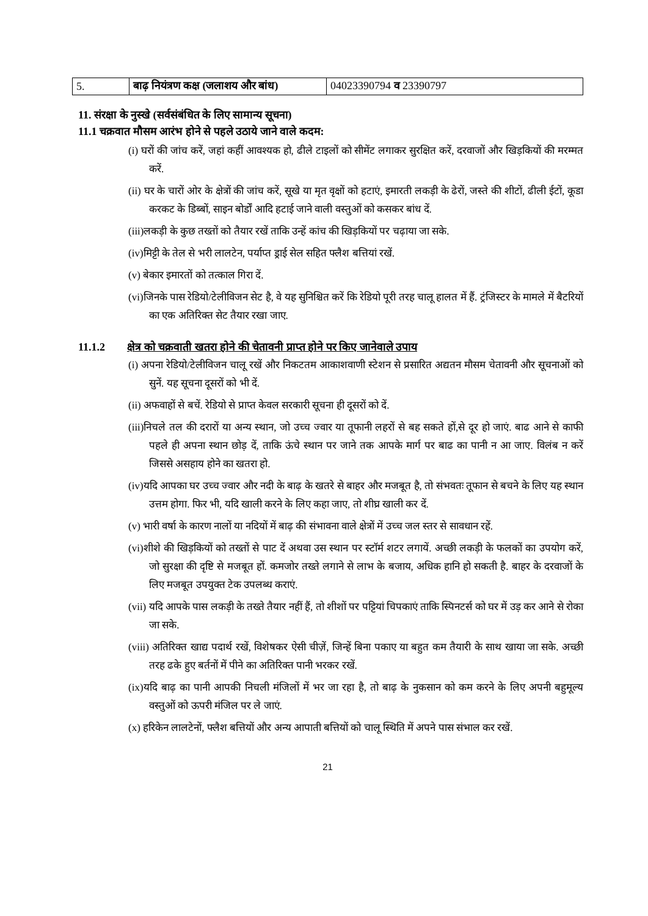| 5. | बाढ़ नियंत्रण कक्ष (जलाशय और बांध) | 04023390794 व 23390797 |
11. संरक्षा के नुस्खे (सर्वसंबंधित के लिए सामान्य सूचना)
11.1 चक्रवात मौसम आरंभ होने से पहले उठाये जाने वाले कदम:
(i) घरों की जांच करें, जहां कहीं आवश्यक हो, ढीले टाइलों को सीमेंट लगाकर सुरक्षित करें, दरवाजों और खिड़कियों की मरम्मत करें.
(ii) घर के चारों ओर के क्षेत्रों की जांच करें, सूखे या मृत वृक्षों को हटाएं, इमारती लकड़ी के ढेरों, जस्ते की शीटों, ढीली ईटों, कूडा करकट के डिब्बों, साइन बोर्डों आदि हटाई जाने वाली वस्तुओं को कसकर बांध दें.
(iii)लकड़ी के कुछ तख्तों को तैयार रखें ताकि उन्हें कांच की खिड़कियों पर चढ़ाया जा सके.
(iv)मिट्टी के तेल से भरी लालटेन, पर्याप्त ड्राई सेल सहित फ्लैश बत्तियां रखें.
(v) बेकार इमारतों को तत्काल गिरा दें.
(vi)जिनके पास रेडियो/टेलीविजन सेट है, वे यह सुनिश्चित करें कि रेडियो पूरी तरह चालू हालत में हैं. ट्रंजिस्टर के मामले में बैटरियों का एक अतिरिक्त सेट तैयार रखा जाए.
11.1.2 क्षेत्र को चक्रवाती खतरा होने की चेतावनी प्राप्त होने पर किए जानेवाले उपाय
(i) अपना रेडियो/टेलीविजन चालू रखें और निकटतम आकाशवाणी स्टेशन से प्रसारित अद्यतन मौसम चेतावनी और सूचनाओं को सुनें. यह सूचना दूसरों को भी दें.
(ii) अफवाहों से बचें. रेडियो से प्राप्त केवल सरकारी सूचना ही दूसरों को दें.
(iii)निचले तल की दरारों या अन्य स्थान, जो उच्च ज्वार या तूफानी लहरों से बह सकते हों,से दूर हो जाएं. बाढ आने से काफी पहले ही अपना स्थान छोड़ दें, ताकि ऊंचे स्थान पर जाने तक आपके मार्ग पर बाढ का पानी न आ जाए. विलंब न करें जिससे असहाय होने का खतरा हो.
(iv)यदि आपका घर उच्च ज्वार और नदी के बाढ़ के खतरे से बाहर और मजबूत है, तो संभवतः तूफान से बचने के लिए यह स्थान उत्तम होगा. फिर भी, यदि खाली करने के लिए कहा जाए, तो शीघ्र खाली कर दें.
(v) भारी वर्षा के कारण नालों या नदियों में बाढ़ की संभावना वाले क्षेत्रों में उच्च जल स्तर से सावधान रहें.
(vi)शीशे की खिड़कियों को तख्तों से पाट दें अथवा उस स्थान पर स्टॉर्म शटर लगायें. अच्छी लकड़ी के फलकों का उपयोग करें, जो सुरक्षा की दृष्टि से मजबूत हों. कमजोर तख्ते लगाने से लाभ के बजाय, अधिक हानि हो सकती है. बाहर के दरवाजों के लिए मजबूत उपयुक्त टेक उपलब्ध कराएं.
(vii) यदि आपके पास लकड़ी के तख्ते तैयार नहीं हैं, तो शीशों पर पट्टियां चिपकाएं ताकि स्पिनटर्स को घर में उड़ कर आने से रोका जा सके.
(viii) अतिरिक्त खाद्य पदार्थ रखें, विशेषकर ऐसी चीज़ें, जिन्हें बिना पकाए या बहुत कम तैयारी के साथ खाया जा सके. अच्छी तरह ढके हुए बर्तनों में पीने का अतिरिक्त पानी भरकर रखें.
(ix)यदि बाढ़ का पानी आपकी निचली मंजिलों में भर जा रहा है, तो बाढ़ के नुकसान को कम करने के लिए अपनी बहुमूल्य वस्तुओं को ऊपरी मंजिल पर ले जाएं.
(x) हरिकेन लालटेनों, फ्लैश बत्तियों और अन्य आपाती बत्तियों को चालू स्थिति में अपने पास संभाल कर रखें.
21